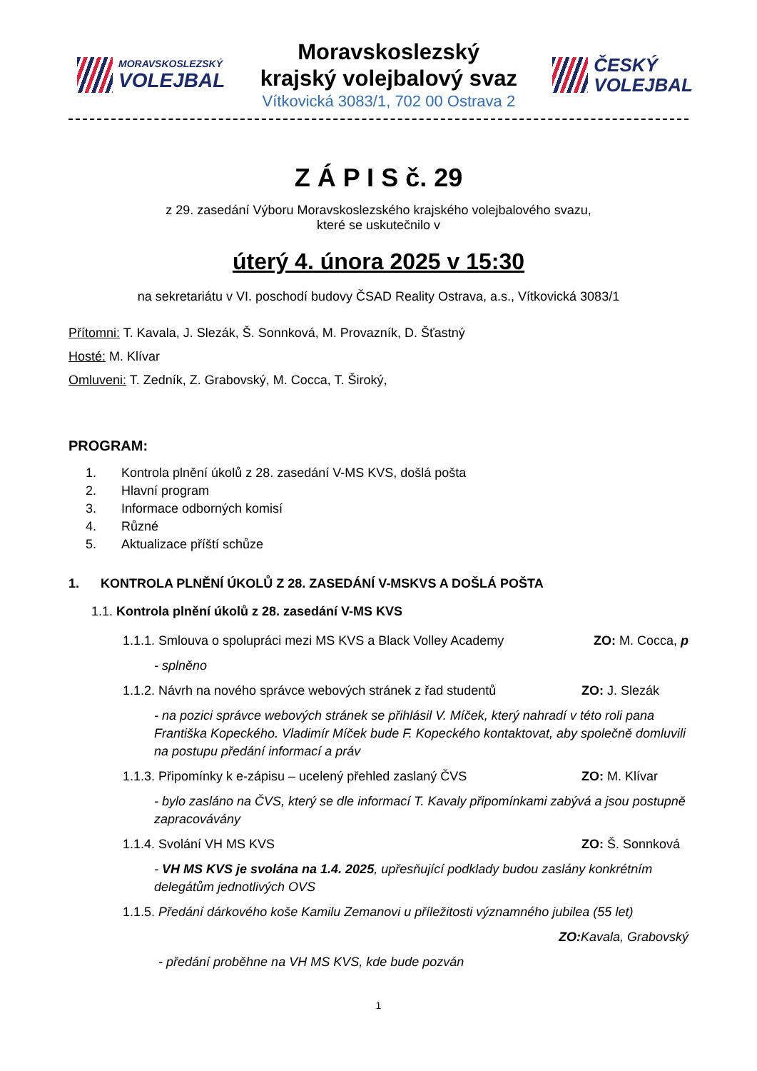MORAVSKOSLEZSKÝ
VOLEJBAL
Moravskoslezský
krajský volejbalový svaz
Vítkovická 3083/1, 702 00 Ostrava 2
ČESKÝ
VOLEJBAL
Z Á P I S č. 29
z 29. zasedání Výboru Moravskoslezského krajského volejbalového svazu,
které se uskutečnilo v
úterý 4. února 2025 v 15:30
na sekretariátu v VI. poschodí budovy ČSAD Reality Ostrava, a.s., Vítkovická 3083/1
Přítomni: T. Kavala, J. Slezák, Š. Sonnková, M. Provazník, D. Šťastný
Hosté: M. Klívar
Omluveni: T. Zedník, Z. Grabovský, M. Cocca, T. Široký,
PROGRAM:
1. Kontrola plnění úkolů z 28. zasedání V-MS KVS, došlá pošta
2. Hlavní program
3. Informace odborných komisí
4. Různé
5. Aktualizace příští schůze
1. KONTROLA PLNĚNÍ ÚKOLŮ Z 28. ZASEDÁNÍ V-MSKVS A DOŠLÁ POŠTA
1.1. Kontrola plnění úkolů z 28. zasedání V-MS KVS
1.1.1. Smlouva o spolupráci mezi MS KVS a Black Volley Academy ZO: M. Cocca, p
- splněno
1.1.2. Návrh na nového správce webových stránek z řad studentů ZO: J. Slezák
- na pozici správce webových stránek se přihlásil V. Míček, který nahradí v této roli pana Františka Kopeckého. Vladimír Míček bude F. Kopeckého kontaktovat, aby společně domluvili na postupu předání informací a práv
1.1.3. Připomínky k e-zápisu – ucelený přehled zaslaný ČVS ZO: M. Klívar
- bylo zasláno na ČVS, který se dle informací T. Kavaly připomínkami zabývá a jsou postupně zapracovávány
1.1.4. Svolání VH MS KVS ZO: Š. Sonnková
- VH MS KVS je svolána na 1.4. 2025, upřesňující podklady budou zaslány konkrétním delegátům jednotlivých OVS
1.1.5. Předání dárkového koše Kamilu Zemanovi u příležitosti významného jubilea (55 let)
ZO: Kavala, Grabovský
- předání proběhne na VH MS KVS, kde bude pozván
1